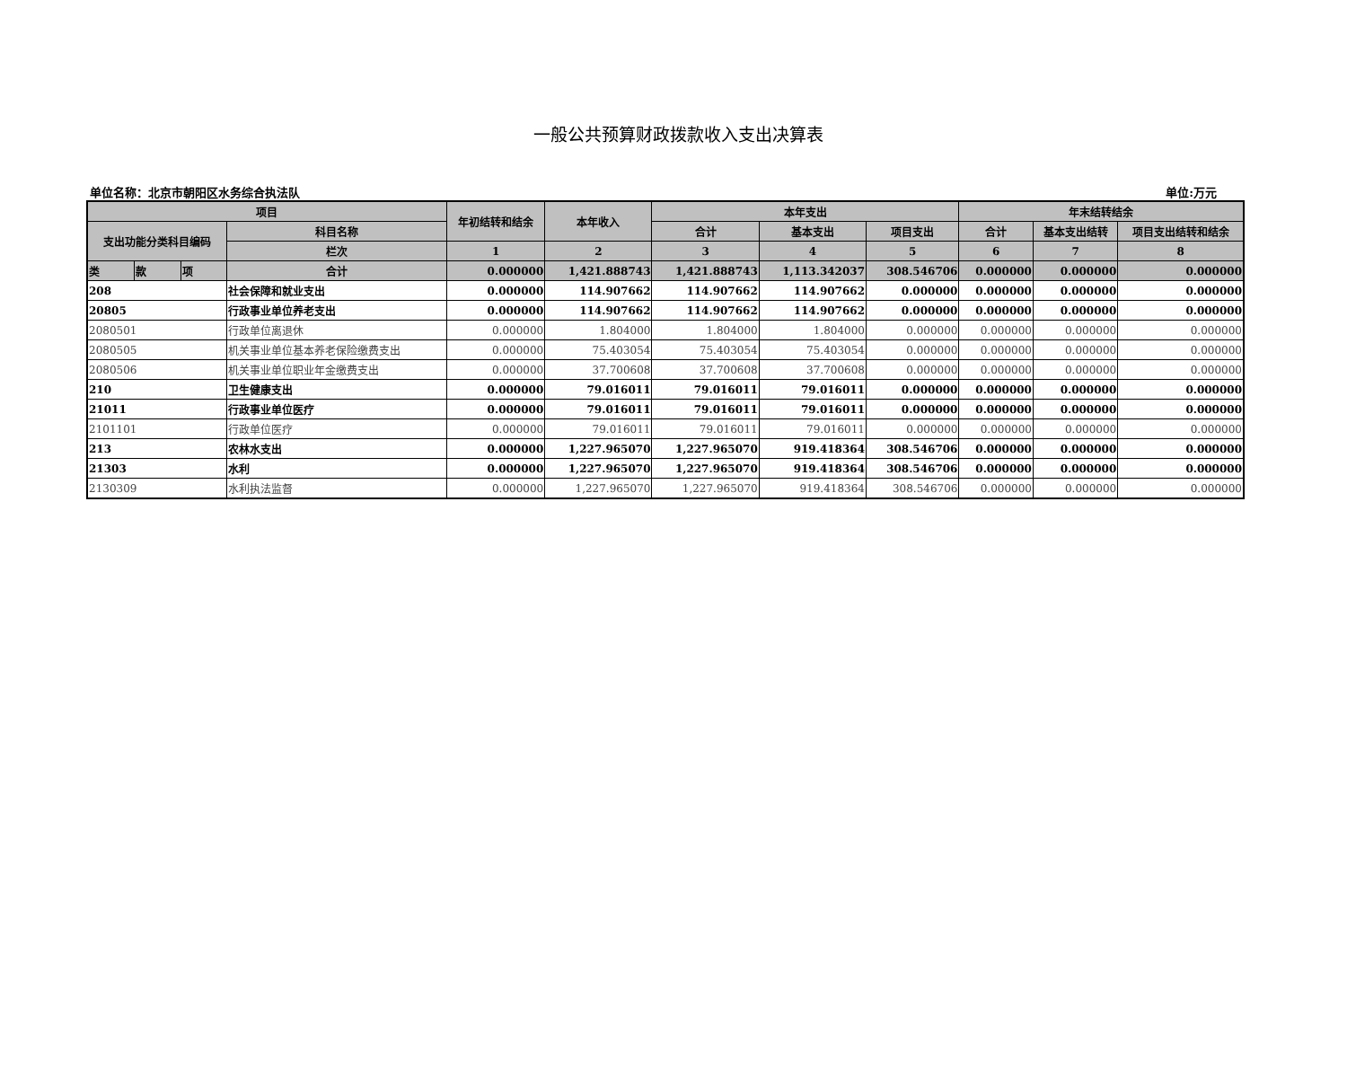一般公共预算财政拨款收入支出决算表
单位名称：北京市朝阳区水务综合执法队 单位:万元
| 项目 | | | | 年初结转和结余 | 本年收入 | 本年支出 | | | 年末结转结余 | | |
| --- | --- | --- | --- | --- | --- | --- | --- | --- | --- | --- | --- |
| 支出功能分类科目编码 | | | 科目名称 | | | 合计 | 基本支出 | 项目支出 | 合计 | 基本支出结转 | 项目支出结转和结余 |
| | | | 栏次 | 1 | 2 | 3 | 4 | 5 | 6 | 7 | 8 |
| 类 | 款 | 项 | 合计 | 0.000000 | 1,421.888743 | 1,421.888743 | 1,113.342037 | 308.546706 | 0.000000 | 0.000000 | 0.000000 |
| 208 | | | 社会保障和就业支出 | 0.000000 | 114.907662 | 114.907662 | 114.907662 | 0.000000 | 0.000000 | 0.000000 | 0.000000 |
| 20805 | | | 行政事业单位养老支出 | 0.000000 | 114.907662 | 114.907662 | 114.907662 | 0.000000 | 0.000000 | 0.000000 | 0.000000 |
| 2080501 | | | 行政单位离退休 | 0.000000 | 1.804000 | 1.804000 | 1.804000 | 0.000000 | 0.000000 | 0.000000 | 0.000000 |
| 2080505 | | | 机关事业单位基本养老保险缴费支出 | 0.000000 | 75.403054 | 75.403054 | 75.403054 | 0.000000 | 0.000000 | 0.000000 | 0.000000 |
| 2080506 | | | 机关事业单位职业年金缴费支出 | 0.000000 | 37.700608 | 37.700608 | 37.700608 | 0.000000 | 0.000000 | 0.000000 | 0.000000 |
| 210 | | | 卫生健康支出 | 0.000000 | 79.016011 | 79.016011 | 79.016011 | 0.000000 | 0.000000 | 0.000000 | 0.000000 |
| 21011 | | | 行政事业单位医疗 | 0.000000 | 79.016011 | 79.016011 | 79.016011 | 0.000000 | 0.000000 | 0.000000 | 0.000000 |
| 2101101 | | | 行政单位医疗 | 0.000000 | 79.016011 | 79.016011 | 79.016011 | 0.000000 | 0.000000 | 0.000000 | 0.000000 |
| 213 | | | 农林水支出 | 0.000000 | 1,227.965070 | 1,227.965070 | 919.418364 | 308.546706 | 0.000000 | 0.000000 | 0.000000 |
| 21303 | | | 水利 | 0.000000 | 1,227.965070 | 1,227.965070 | 919.418364 | 308.546706 | 0.000000 | 0.000000 | 0.000000 |
| 2130309 | | | 水利执法监督 | 0.000000 | 1,227.965070 | 1,227.965070 | 919.418364 | 308.546706 | 0.000000 | 0.000000 | 0.000000 |